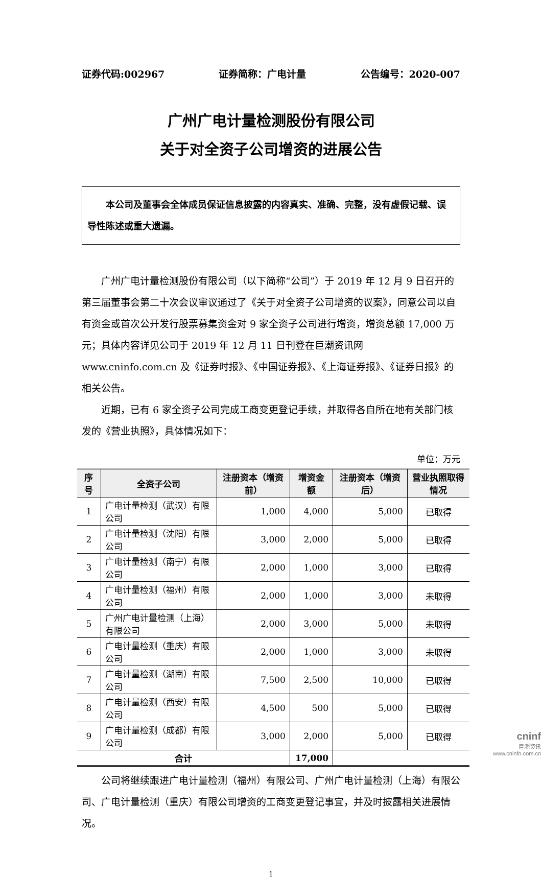证券代码:002967 证券简称：广电计量 公告编号：2020-007
广州广电计量检测股份有限公司
关于对全资子公司增资的进展公告
本公司及董事会全体成员保证信息披露的内容真实、准确、完整，没有虚假记载、误导性陈述或重大遗漏。
广州广电计量检测股份有限公司（以下简称“公司”）于 2019 年 12 月 9 日召开的第三届董事会第二十次会议审议通过了《关于对全资子公司增资的议案》，同意公司以自有资金或首次公开发行股票募集资金对 9 家全资子公司进行增资，增资总额 17,000 万元；具体内容详见公司于 2019 年 12 月 11 日刊登在巨潮资讯网 www.cninfo.com.cn 及《证券时报》、《中国证券报》、《上海证券报》、《证券日报》的相关公告。
近期，已有 6 家全资子公司完成工商变更登记手续，并取得各自所在地有关部门核发的《营业执照》，具体情况如下：
单位：万元
| 序号 | 全资子公司 | 注册资本（增资前） | 增资金额 | 注册资本（增资后） | 营业执照取得情况 |
| --- | --- | --- | --- | --- | --- |
| 1 | 广电计量检测（武汉）有限公司 | 1,000 | 4,000 | 5,000 | 已取得 |
| 2 | 广电计量检测（沈阳）有限公司 | 3,000 | 2,000 | 5,000 | 已取得 |
| 3 | 广电计量检测（南宁）有限公司 | 2,000 | 1,000 | 3,000 | 已取得 |
| 4 | 广电计量检测（福州）有限公司 | 2,000 | 1,000 | 3,000 | 未取得 |
| 5 | 广州广电计量检测（上海）有限公司 | 2,000 | 3,000 | 5,000 | 未取得 |
| 6 | 广电计量检测（重庆）有限公司 | 2,000 | 1,000 | 3,000 | 未取得 |
| 7 | 广电计量检测（湖南）有限公司 | 7,500 | 2,500 | 10,000 | 已取得 |
| 8 | 广电计量检测（西安）有限公司 | 4,500 | 500 | 5,000 | 已取得 |
| 9 | 广电计量检测（成都）有限公司 | 3,000 | 2,000 | 5,000 | 已取得 |
| 合计 | | | 17,000 | | |
公司将继续跟进广电计量检测（福州）有限公司、广州广电计量检测（上海）有限公司、广电计量检测（重庆）有限公司增资的工商变更登记事宜，并及时披露相关进展情况。
1
cninf
巨潮资讯
www.cninfo.com.cn